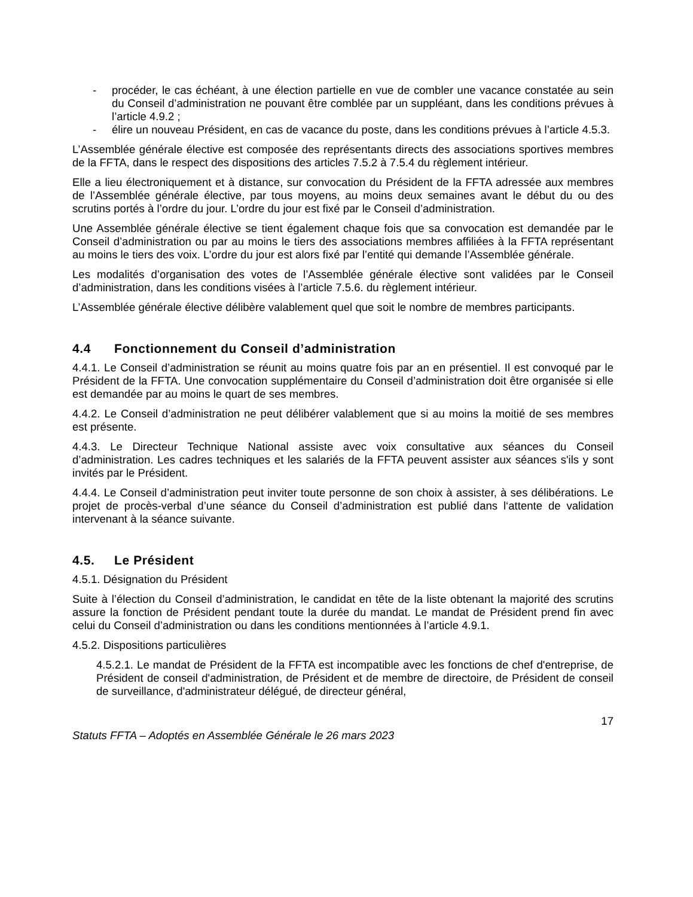- procéder, le cas échéant, à une élection partielle en vue de combler une vacance constatée au sein du Conseil d’administration ne pouvant être comblée par un suppléant, dans les conditions prévues à l’article 4.9.2 ;
- élire un nouveau Président, en cas de vacance du poste, dans les conditions prévues à l’article 4.5.3.
L’Assemblée générale élective est composée des représentants directs des associations sportives membres de la FFTA, dans le respect des dispositions des articles 7.5.2 à 7.5.4 du règlement intérieur.
Elle a lieu électroniquement et à distance, sur convocation du Président de la FFTA adressée aux membres de l’Assemblée générale élective, par tous moyens, au moins deux semaines avant le début du ou des scrutins portés à l’ordre du jour. L’ordre du jour est fixé par le Conseil d’administration.
Une Assemblée générale élective se tient également chaque fois que sa convocation est demandée par le Conseil d’administration ou par au moins le tiers des associations membres affiliées à la FFTA représentant au moins le tiers des voix. L’ordre du jour est alors fixé par l’entité qui demande l’Assemblée générale.
Les modalités d’organisation des votes de l’Assemblée générale élective sont validées par le Conseil d’administration, dans les conditions visées à l’article 7.5.6. du règlement intérieur.
L’Assemblée générale élective délibère valablement quel que soit le nombre de membres participants.
4.4 Fonctionnement du Conseil d’administration
4.4.1. Le Conseil d’administration se réunit au moins quatre fois par an en présentiel. Il est convoqué par le Président de la FFTA. Une convocation supplémentaire du Conseil d’administration doit être organisée si elle est demandée par au moins le quart de ses membres.
4.4.2. Le Conseil d’administration ne peut délibérer valablement que si au moins la moitié de ses membres est présente.
4.4.3. Le Directeur Technique National assiste avec voix consultative aux séances du Conseil d’administration. Les cadres techniques et les salariés de la FFTA peuvent assister aux séances s'ils y sont invités par le Président.
4.4.4. Le Conseil d’administration peut inviter toute personne de son choix à assister, à ses délibérations. Le projet de procès-verbal d’une séance du Conseil d’administration est publié dans l‘attente de validation intervenant à la séance suivante.
4.5. Le Président
4.5.1. Désignation du Président
Suite à l’élection du Conseil d’administration, le candidat en tête de la liste obtenant la majorité des scrutins assure la fonction de Président pendant toute la durée du mandat. Le mandat de Président prend fin avec celui du Conseil d’administration ou dans les conditions mentionnées à l’article 4.9.1.
4.5.2. Dispositions particulières
4.5.2.1. Le mandat de Président de la FFTA est incompatible avec les fonctions de chef d'entreprise, de Président de conseil d'administration, de Président et de membre de directoire, de Président de conseil de surveillance, d'administrateur délégué, de directeur général,
17
Statuts FFTA – Adoptés en Assemblée Générale le 26 mars 2023